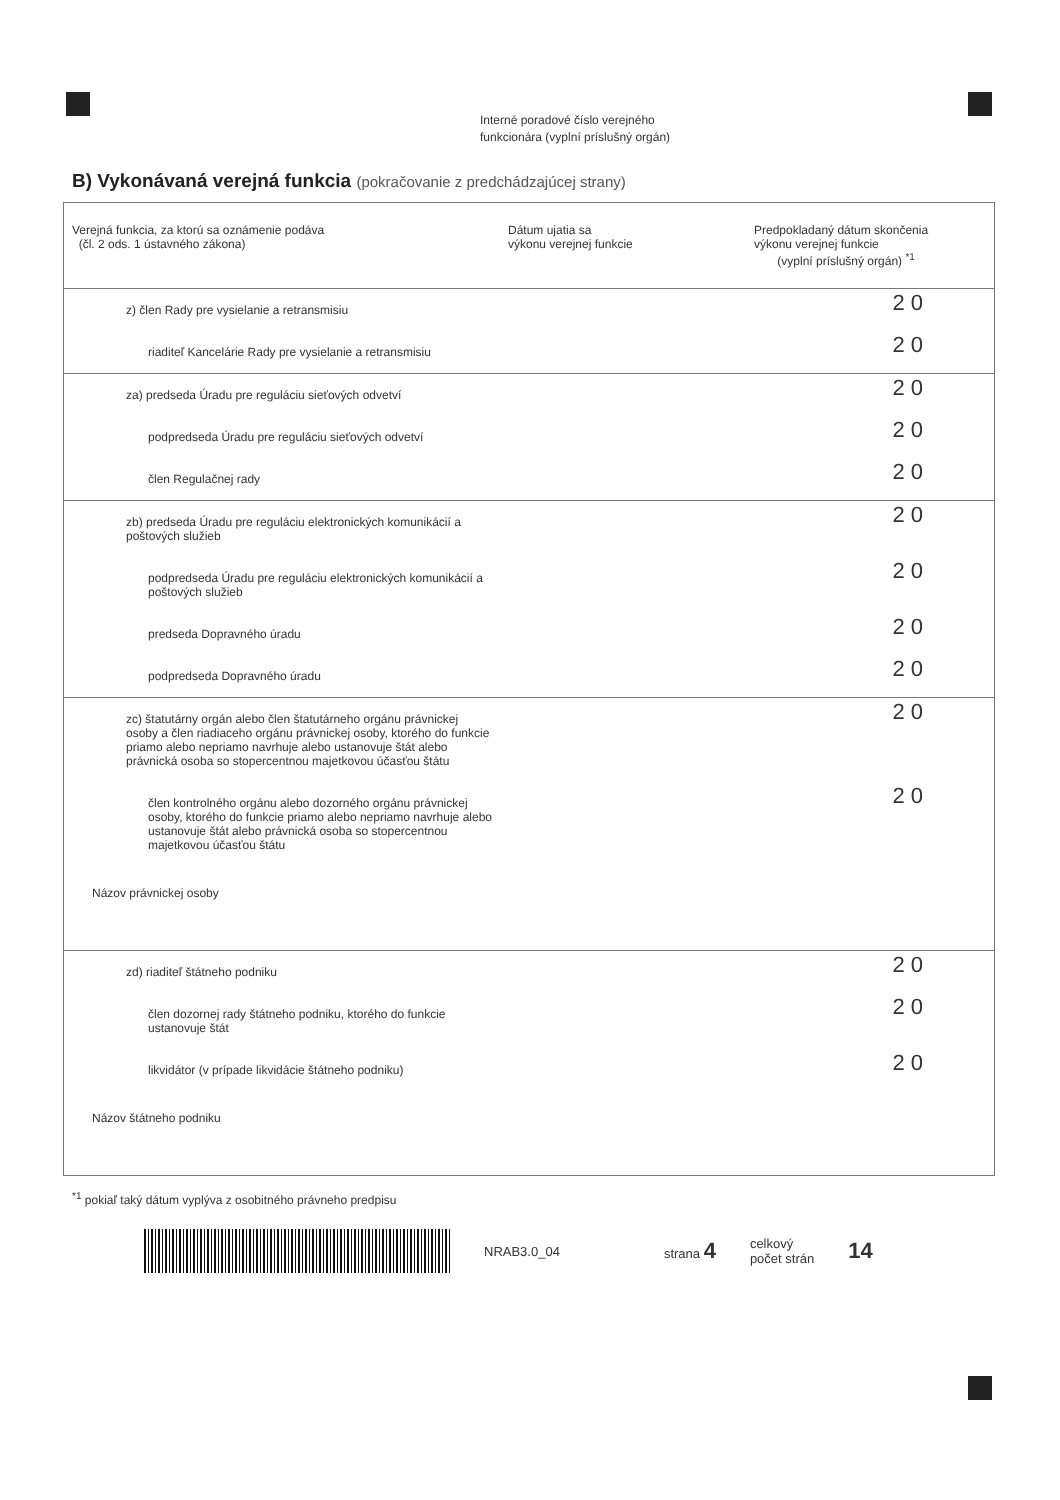Interné poradové číslo verejného
funkcionára (vyplní príslušný orgán)
B) Vykonávaná verejná funkcia (pokračovanie z predchádzajúcej strany)
| Verejná funkcia, za ktorú sa oznámenie podáva (čl. 2 ods. 1 ústavného zákona) | Dátum ujatia sa výkonu verejnej funkcie | Predpokladaný dátum skončenia výkonu verejnej funkcie (vyplní príslušný orgán) <sup>*1</sup> |
| --- | --- | --- |
| z) člen Rady pre vysielanie a retransmisiu | | 20 |
| riaditeľ Kancelárie Rady pre vysielanie a retransmisiu | | 20 |
| za) predseda Úradu pre reguláciu sieťových odvetví | | 20 |
| podpredseda Úradu pre reguláciu sieťových odvetví | | 20 |
| člen Regulačnej rady | | 20 |
| zb) predseda Úradu pre reguláciu elektronických komunikácií a poštových služieb | | 20 |
| podpredseda Úradu pre reguláciu elektronických komunikácií a poštových služieb | | 20 |
| predseda Dopravného úradu | | 20 |
| podpredseda Dopravného úradu | | 20 |
| zc) štatutárny orgán alebo člen štatutárneho orgánu právnickej osoby a člen riadiaceho orgánu právnickej osoby, ktorého do funkcie priamo alebo nepriamo navrhuje alebo ustanovuje štát alebo právnická osoba so stopercentnou majetkovou účasťou štátu | | 20 |
| člen kontrolného orgánu alebo dozorného orgánu právnickej osoby, ktorého do funkcie priamo alebo nepriamo navrhuje alebo ustanovuje štát alebo právnická osoba so stopercentnou majetkovou účasťou štátu | | 20 |
| Názov právnickej osoby | | |
| zd) riaditeľ štátneho podniku | | 20 |
| člen dozornej rady štátneho podniku, ktorého do funkcie ustanovuje štát | | 20 |
| likvidátor (v prípade likvidácie štátneho podniku) | | 20 |
| Názov štátneho podniku | | |
<sup>*1</sup> pokiaľ taký dátum vyplýva z osobitného právneho predpisu
NRAB3.0_04 strana 4 celkový
počet strán 14